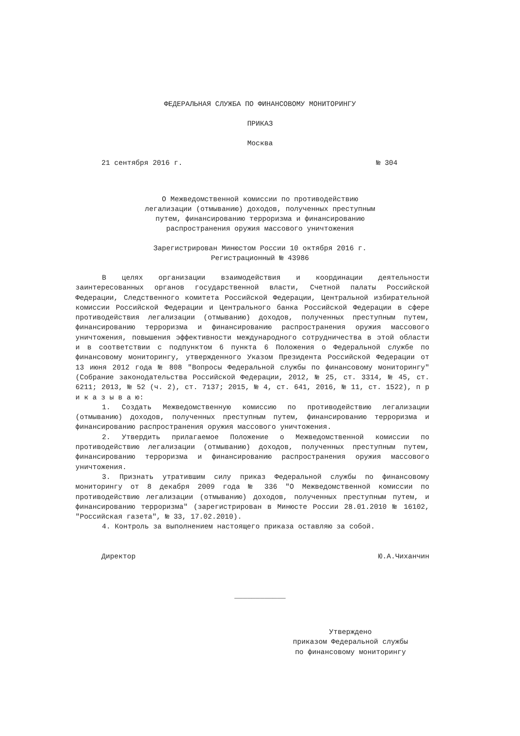ФЕДЕРАЛЬНАЯ СЛУЖБА ПО ФИНАНСОВОМУ МОНИТОРИНГУ
ПРИКАЗ
Москва
21 сентября 2016 г. № 304
О Межведомственной комиссии по противодействию
легализации (отмыванию) доходов, полученных преступным
путем, финансированию терроризма и финансированию
распространения оружия массового уничтожения
Зарегистрирован Минюстом России 10 октября 2016 г.
Регистрационный № 43986
В целях организации взаимодействия и координации деятельности заинтересованных органов государственной власти, Счетной палаты Российской Федерации, Следственного комитета Российской Федерации, Центральной избирательной комиссии Российской Федерации и Центрального банка Российской Федерации в сфере противодействия легализации (отмыванию) доходов, полученных преступным путем, финансированию терроризма и финансированию распространения оружия массового уничтожения, повышения эффективности международного сотрудничества в этой области и в соответствии с подпунктом 6 пункта 6 Положения о Федеральной службе по финансовому мониторингу, утвержденного Указом Президента Российской Федерации от 13 июня 2012 года № 808 "Вопросы Федеральной службы по финансовому мониторингу" (Собрание законодательства Российской Федерации, 2012, № 25, ст. 3314, № 45, ст. 6211; 2013, № 52 (ч. 2), ст. 7137; 2015, № 4, ст. 641, 2016, № 11, ст. 1522), п р и к а з ы в а ю:
1. Создать Межведомственную комиссию по противодействию легализации (отмыванию) доходов, полученных преступным путем, финансированию терроризма и финансированию распространения оружия массового уничтожения.
2. Утвердить прилагаемое Положение о Межведомственной комиссии по противодействию легализации (отмыванию) доходов, полученных преступным путем, финансированию терроризма и финансированию распространения оружия массового уничтожения.
3. Признать утратившим силу приказ Федеральной службы по финансовому мониторингу от 8 декабря 2009 года № 336 "О Межведомственной комиссии по противодействию легализации (отмыванию) доходов, полученных преступным путем, и финансированию терроризма" (зарегистрирован в Минюсте России 28.01.2010 № 16102, "Российская газета", № 33, 17.02.2010).
4. Контроль за выполнением настоящего приказа оставляю за собой.
Директор Ю.А.Чиханчин
____________
Утверждено
приказом Федеральной службы
по финансовому мониторингу